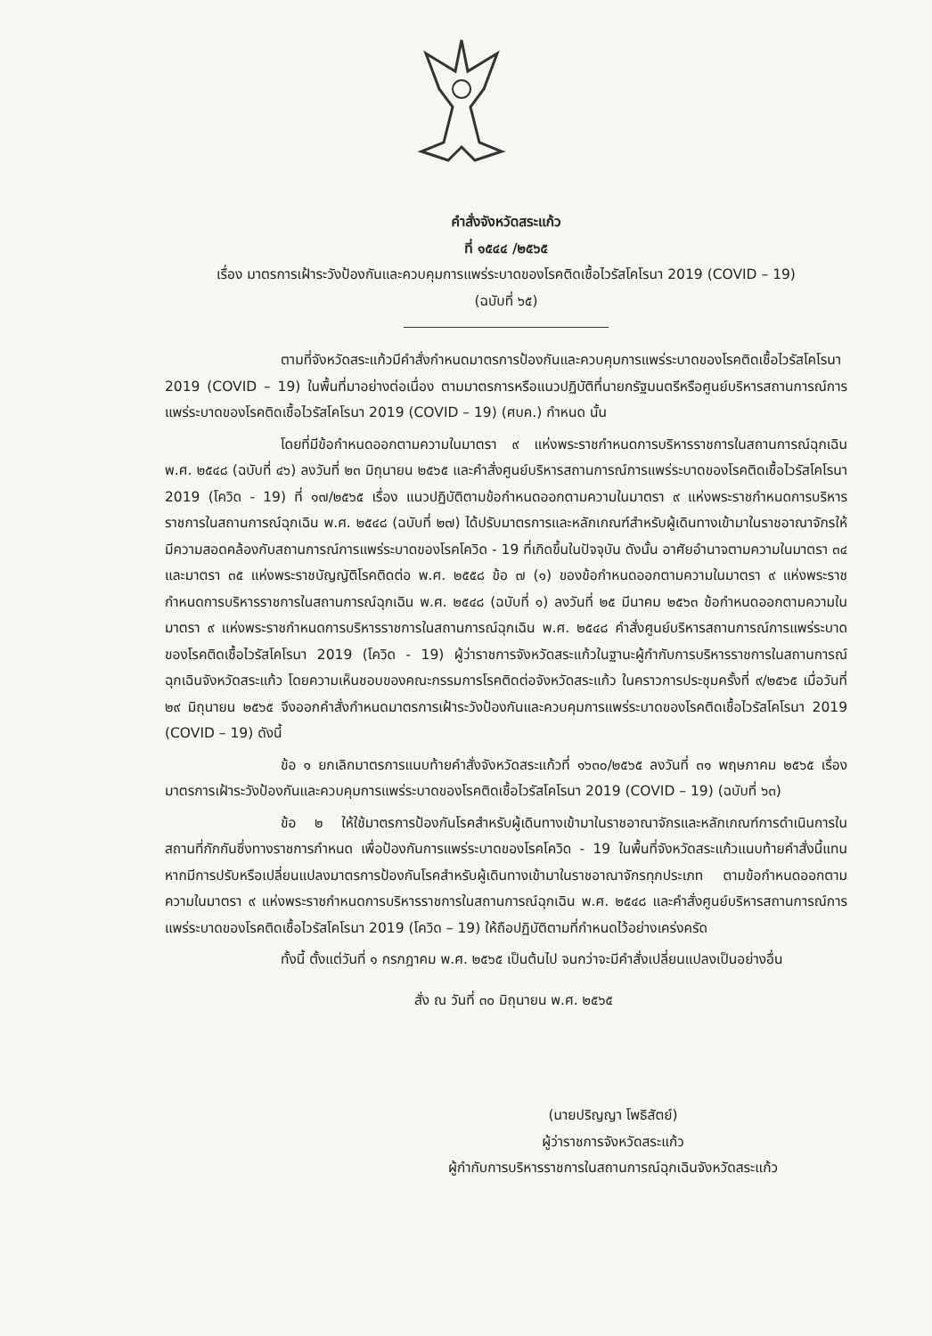คำสั่งจังหวัดสระแก้ว
ที่ ๑๕๔๔ /๒๕๖๕
เรื่อง มาตรการเฝ้าระวังป้องกันและควบคุมการแพร่ระบาดของโรคติดเชื้อไวรัสโคโรนา 2019 (COVID – 19)
(ฉบับที่ ๖๕)
ตามที่จังหวัดสระแก้วมีคำสั่งกำหนดมาตรการป้องกันและควบคุมการแพร่ระบาดของโรคติดเชื้อไวรัสโคโรนา 2019 (COVID – 19) ในพื้นที่มาอย่างต่อเนื่อง ตามมาตรการหรือแนวปฏิบัติที่นายกรัฐมนตรีหรือศูนย์บริหารสถานการณ์การแพร่ระบาดของโรคติดเชื้อไวรัสโคโรนา 2019 (COVID – 19) (ศบค.) กำหนด นั้น
โดยที่มีข้อกำหนดออกตามความในมาตรา ๙ แห่งพระราชกำหนดการบริหารราชการในสถานการณ์ฉุกเฉิน พ.ศ. ๒๕๔๘ (ฉบับที่ ๔๖) ลงวันที่ ๒๓ มิถุนายน ๒๕๖๕ และคำสั่งศูนย์บริหารสถานการณ์การแพร่ระบาดของโรคติดเชื้อไวรัสโคโรนา 2019 (โควิด - 19) ที่ ๑๗/๒๕๖๕ เรื่อง แนวปฏิบัติตามข้อกำหนดออกตามความในมาตรา ๙ แห่งพระราชกำหนดการบริหารราชการในสถานการณ์ฉุกเฉิน พ.ศ. ๒๕๔๘ (ฉบับที่ ๒๗) ได้ปรับมาตรการและหลักเกณฑ์สำหรับผู้เดินทางเข้ามาในราชอาณาจักรให้มีความสอดคล้องกับสถานการณ์การแพร่ระบาดของโรคโควิด - 19 ที่เกิดขึ้นในปัจจุบัน ดังนั้น อาศัยอำนาจตามความในมาตรา ๓๔ และมาตรา ๓๕ แห่งพระราชบัญญัติโรคติดต่อ พ.ศ. ๒๕๕๘ ข้อ ๗ (๑) ของข้อกำหนดออกตามความในมาตรา ๙ แห่งพระราชกำหนดการบริหารราชการในสถานการณ์ฉุกเฉิน พ.ศ. ๒๕๔๘ (ฉบับที่ ๑) ลงวันที่ ๒๕ มีนาคม ๒๕๖๓ ข้อกำหนดออกตามความในมาตรา ๙ แห่งพระราชกำหนดการบริหารราชการในสถานการณ์ฉุกเฉิน พ.ศ. ๒๕๔๘ คำสั่งศูนย์บริหารสถานการณ์การแพร่ระบาดของโรคติดเชื้อไวรัสโคโรนา 2019 (โควิด - 19) ผู้ว่าราชการจังหวัดสระแก้วในฐานะผู้กำกับการบริหารราชการในสถานการณ์ฉุกเฉินจังหวัดสระแก้ว โดยความเห็นชอบของคณะกรรมการโรคติดต่อจังหวัดสระแก้ว ในคราวการประชุมครั้งที่ ๙/๒๕๖๕ เมื่อวันที่ ๒๙ มิถุนายน ๒๕๖๕ จึงออกคำสั่งกำหนดมาตรการเฝ้าระวังป้องกันและควบคุมการแพร่ระบาดของโรคติดเชื้อไวรัสโคโรนา 2019 (COVID – 19) ดังนี้
ข้อ ๑ ยกเลิกมาตรการแนบท้ายคำสั่งจังหวัดสระแก้วที่ ๑๖๓๐/๒๕๖๕ ลงวันที่ ๓๑ พฤษภาคม ๒๕๖๕ เรื่อง มาตรการเฝ้าระวังป้องกันและควบคุมการแพร่ระบาดของโรคติดเชื้อไวรัสโคโรนา 2019 (COVID – 19) (ฉบับที่ ๖๓)
ข้อ ๒ ให้ใช้มาตรการป้องกันโรคสำหรับผู้เดินทางเข้ามาในราชอาณาจักรและหลักเกณฑ์การดำเนินการในสถานที่กักกันซึ่งทางราชการกำหนด เพื่อป้องกันการแพร่ระบาดของโรคโควิด - 19 ในพื้นที่จังหวัดสระแก้วแนบท้ายคำสั่งนี้แทน หากมีการปรับหรือเปลี่ยนแปลงมาตรการป้องกันโรคสำหรับผู้เดินทางเข้ามาในราชอาณาจักรทุกประเภท ตามข้อกำหนดออกตามความในมาตรา ๙ แห่งพระราชกำหนดการบริหารราชการในสถานการณ์ฉุกเฉิน พ.ศ. ๒๕๔๘ และคำสั่งศูนย์บริหารสถานการณ์การแพร่ระบาดของโรคติดเชื้อไวรัสโคโรนา 2019 (โควิด – 19) ให้ถือปฏิบัติตามที่กำหนดไว้อย่างเคร่งครัด
ทั้งนี้ ตั้งแต่วันที่ ๑ กรกฎาคม พ.ศ. ๒๕๖๕ เป็นต้นไป จนกว่าจะมีคำสั่งเปลี่ยนแปลงเป็นอย่างอื่น
สั่ง ณ วันที่ ๓๐ มิถุนายน พ.ศ. ๒๕๖๕
(นายปริญญา โพธิสัตย์)
ผู้ว่าราชการจังหวัดสระแก้ว
ผู้กำกับการบริหารราชการในสถานการณ์ฉุกเฉินจังหวัดสระแก้ว